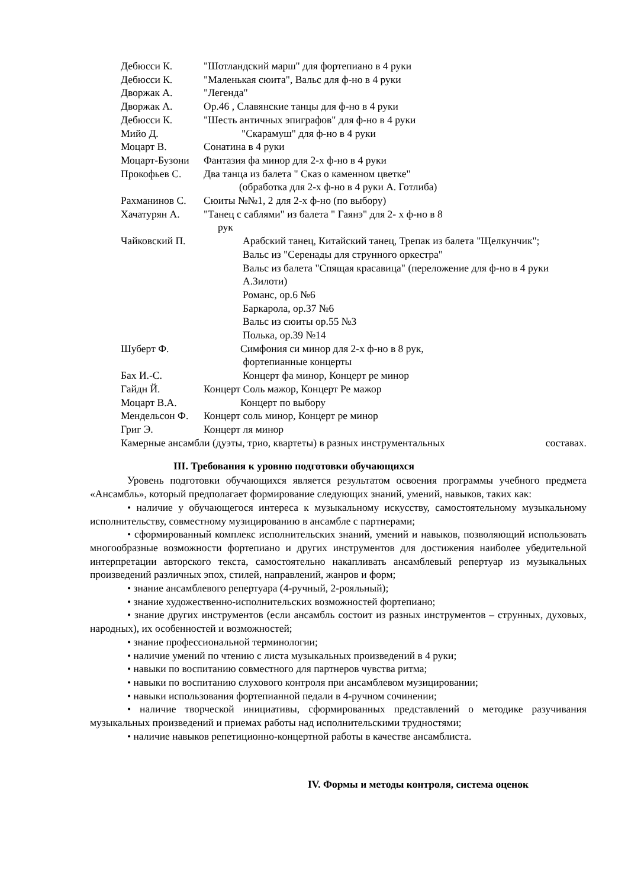Дебюсси К. "Шотландский марш" для фортепиано в 4 руки
Дебюсси К. "Маленькая сюита", Вальс для ф-но в 4 руки
Дворжак А. "Легенда"
Дворжак А. Ор.46 , Славянские танцы для ф-но в 4 руки
Дебюсси К. "Шесть античных эпиграфов" для ф-но в 4 руки
Мийо Д. "Скарамуш" для ф-но в 4 руки
Моцарт В. Сонатина в 4 руки
Моцарт-Бузони Фантазия фа минор для 2-х ф-но в 4 руки
Прокофьев С. Два танца из балета " Сказ о каменном цветке"
(обработка для 2-х ф-но в 4 руки А. Готлиба)
Рахманинов С. Сюиты №№1, 2 для 2-х ф-но (по выбору)
Хачатурян А. "Танец с саблями" из балета " Гаянэ" для 2- х ф-но в 8
рук
Чайковский П. Арабский танец, Китайский танец, Трепак из балета "Щелкунчик";
Вальс из "Серенады для струнного оркестра"
Вальс из балета "Спящая красавица" (переложение для ф-но в 4 руки А.Зилоти)
Романс, ор.6 №6
Баркарола, ор.37 №6
Вальс из сюиты ор.55 №3
Полька, ор.39 №14
Шуберт Ф. Симфония си минор для 2-х ф-но в 8 рук,
фортепианные концерты
Бах И.-С. Концерт фа минор, Концерт ре минор
Гайдн Й. Концерт Соль мажор, Концерт Ре мажор
Моцарт В.А. Концерт по выбору
Мендельсон Ф. Концерт соль минор, Концерт ре минор
Григ Э. Концерт ля минор
Камерные ансамбли (дуэты, трио, квартеты) в разных инструментальных составах.
III. Требования к уровню подготовки обучающихся
Уровень подготовки обучающихся является результатом освоения программы учебного предмета «Ансамбль», который предполагает формирование следующих знаний, умений, навыков, таких как:
• наличие у обучающегося интереса к музыкальному искусству, самостоятельному музыкальному исполнительству, совместному музицированию в ансамбле с партнерами;
• сформированный комплекс исполнительских знаний, умений и навыков, позволяющий использовать многообразные возможности фортепиано и других инструментов для достижения наиболее убедительной интерпретации авторского текста, самостоятельно накапливать ансамблевый репертуар из музыкальных произведений различных эпох, стилей, направлений, жанров и форм;
• знание ансамблевого репертуара (4-ручный, 2-рояльный);
• знание художественно-исполнительских возможностей фортепиано;
• знание других инструментов (если ансамбль состоит из разных инструментов – струнных, духовых, народных), их особенностей и возможностей;
• знание профессиональной терминологии;
• наличие умений по чтению с листа музыкальных произведений в 4 руки;
• навыки по воспитанию совместного для партнеров чувства ритма;
• навыки по воспитанию слухового контроля при ансамблевом музицировании;
• навыки использования фортепианной педали в 4-ручном сочинении;
• наличие творческой инициативы, сформированных представлений о методике разучивания музыкальных произведений и приемах работы над исполнительскими трудностями;
• наличие навыков репетиционно-концертной работы в качестве ансамблиста.
IV. Формы и методы контроля, система оценок